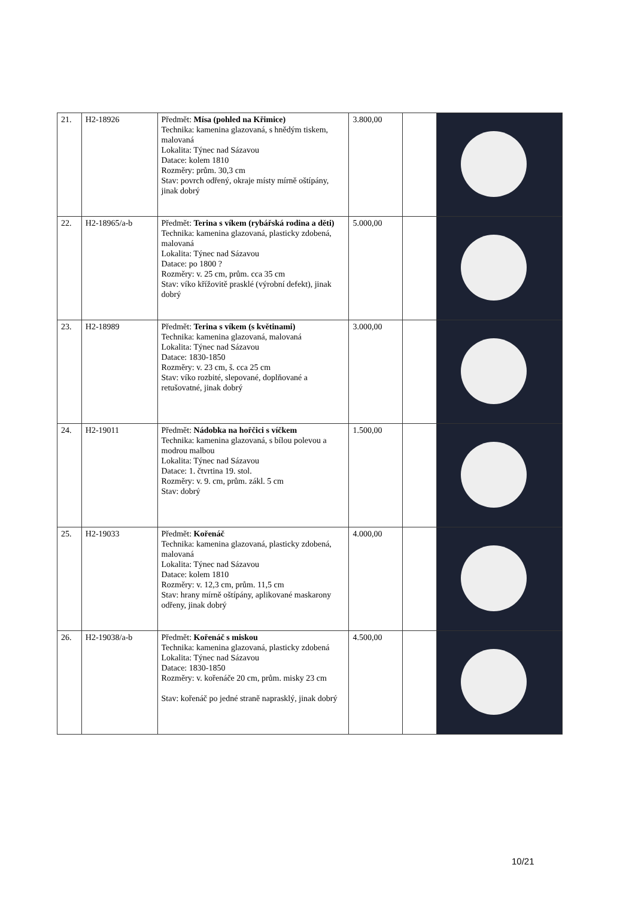| 21. | H2-18926 | Předmět: Mísa (pohled na Křimice) Technika: kamenina glazovaná, s hnědým tiskem, malovaná Lokalita: Týnec nad Sázavou Datace: kolem 1810 Rozměry: prům. 30,3 cm Stav: povrch odřený, okraje místy mírně oštípány, jinak dobrý | 3.800,00 | | |
| 22. | H2-18965/a-b | Předmět: Terina s víkem (rybářská rodina a děti) Technika: kamenina glazovaná, plasticky zdobená, malovaná Lokalita: Týnec nad Sázavou Datace: po 1800 ? Rozměry: v. 25 cm, prům. cca 35 cm Stav: víko křížovitě prasklé (výrobní defekt), jinak dobrý | 5.000,00 | | |
| 23. | H2-18989 | Předmět: Terina s víkem (s květinami) Technika: kamenina glazovaná, malovaná Lokalita: Týnec nad Sázavou Datace: 1830-1850 Rozměry: v. 23 cm, š. cca 25 cm Stav: víko rozbité, slepované, doplňované a retušovatné, jinak dobrý | 3.000,00 | | |
| 24. | H2-19011 | Předmět: Nádobka na hořčici s víčkem Technika: kamenina glazovaná, s bílou polevou a modrou malbou Lokalita: Týnec nad Sázavou Datace: 1. čtvrtina 19. stol. Rozměry: v. 9. cm, prům. zákl. 5 cm Stav: dobrý | 1.500,00 | | |
| 25. | H2-19033 | Předmět: Kořenáč Technika: kamenina glazovaná, plasticky zdobená, malovaná Lokalita: Týnec nad Sázavou Datace: kolem 1810 Rozměry: v. 12,3 cm, prům. 11,5 cm Stav: hrany mírně oštípány, aplikované maskarony odřeny, jinak dobrý | 4.000,00 | | |
| 26. | H2-19038/a-b | Předmět: Kořenáč s miskou Technika: kamenina glazovaná, plasticky zdobená Lokalita: Týnec nad Sázavou Datace: 1830-1850 Rozměry: v. kořenáče 20 cm, prům. misky 23 cm Stav: kořenáč po jedné straně naprasklý, jinak dobrý | 4.500,00 | | |
10/21